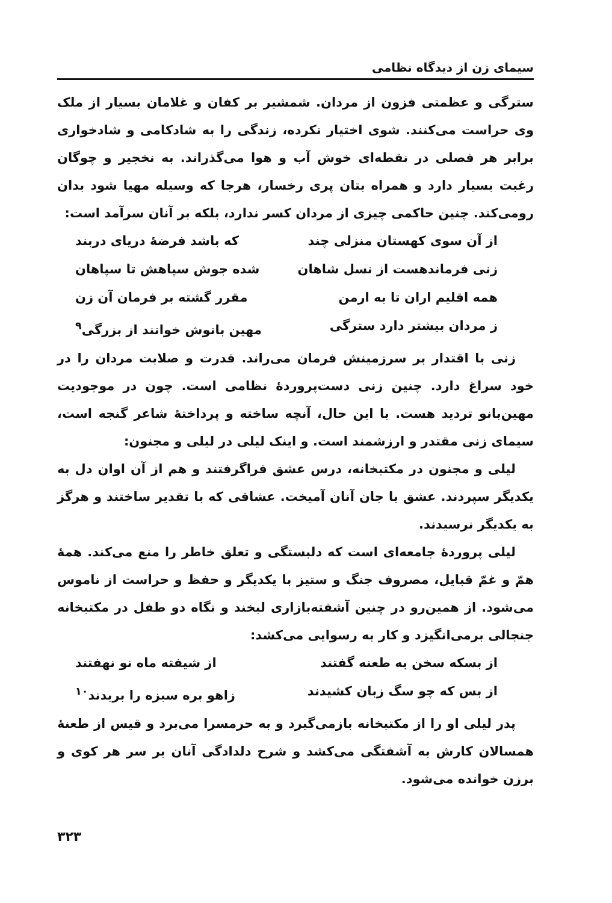سیمای زن از دیدگاه نظامی
سترگی و عظمتی فزون از مردان. شمشیر بر کفان و غلامان بسیار از ملک وی حراست می‌کنند. شوی اختیار نکرده، زندگی را به شادکامی و شادخواری برابر هر فصلی در نقطه‌ای خوش آب و هوا می‌گذراند. به نخجیر و چوگان رغبت بسیار دارد و همراه بتان پری رخسار، هرجا که وسیله مهیا شود بدان رومی‌کند. چنین حاکمی چیزی از مردان کسر ندارد، بلکه بر آنان سرآمد است:
از آن سوی کهستان منزلی چند که باشد فرضهٔ دریای دربند
زنی فرماندهست از نسل شاهان شده جوش سپاهش تا سپاهان
همه اقلیم اران تا به ارمن مقرر گشته بر فرمان آن زن
ز مردان بیشتر دارد سترگی مهین بانوش خوانند از بزرگی<sup>۹</sup>
زنی با اقتدار بر سرزمینش فرمان می‌راند. قدرت و صلابت مردان را در خود سراغ دارد. چنین زنی دست‌پروردهٔ نظامی است. چون در موجودیت مهین‌بانو تردید هست. با این حال، آنچه ساخته و پرداختهٔ شاعر گنجه است، سیمای زنی مقتدر و ارزشمند است. و اینک لیلی در لیلی و مجنون:
لیلی و مجنون در مکتبخانه، درس عشق فراگرفتند و هم از آن اوان دل به یکدیگر سپردند. عشق با جان آنان آمیخت. عشاقی که با تقدیر ساختند و هرگز به یکدیگر نرسیدند.
لیلی پروردهٔ جامعه‌ای است که دلبستگی و تعلق خاطر را منع می‌کند. همهٔ همّ و غمّ قبایل، مصروف جنگ و ستیز با یکدیگر و حفظ و حراست از ناموس می‌شود. از همین‌رو در چنین آشفته‌بازاری لبخند و نگاه دو طفل در مکتبخانه جنجالی برمی‌انگیزد و کار به رسوایی می‌کشد:
از بسکه سخن به طعنه گفتند از شیفته ماه نو نهفتند
از بس که چو سگ زبان کشیدند زاهو بره سبزه را بریدند<sup>۱۰</sup>
پدر لیلی او را از مکتبخانه بازمی‌گیرد و به حرمسرا می‌برد و قیس از طعنهٔ همسالان کارش به آشفتگی می‌کشد و شرح دلدادگی آنان بر سر هر کوی و برزن خوانده می‌شود.
۳۲۳